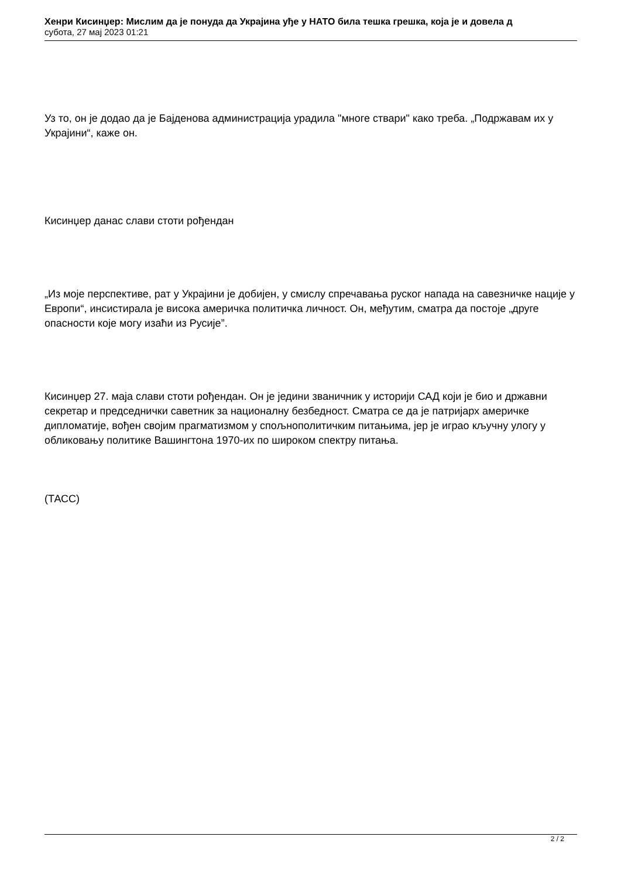Хенри Кисинџер: Мислим да је понуда да Украјина уђе у НАТО била тешка грешка, која је и довела д
субота, 27 мај 2023 01:21
Уз то, он је додао да је Бајденова администрација урадила "многе ствари" како треба. „Подржавам их у Украјини“, каже он.
Кисинџер данас слави стоти рођендан
„Из моје перспективе, рат у Украјини је добијен, у смислу спречавања руског напада на савезничке нације у Европи“, инсистирала је висока америчка политичка личност. Он, међутим, сматра да постоје „друге опасности које могу изаћи из Русије”.
Кисинџер 27. маја слави стоти рођендан. Он је једини званичник у историји САД који је био и државни секретар и председнички саветник за националну безбедност. Сматра се да је патријарх америчке дипломатије, вођен својим прагматизмом у спољнополитичким питањима, јер је играо кључну улогу у обликовању политике Вашингтона 1970-их по широком спектру питања.
(ТАСС)
2 / 2